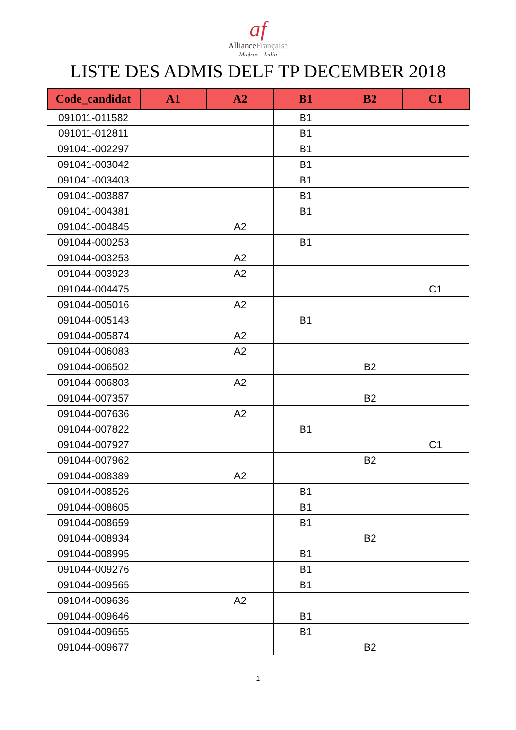af
AllianceFrançaise
Madras - India
LISTE DES ADMIS DELF TP DECEMBER 2018
| Code_candidat | A1 | A2 | B1 | B2 | C1 |
| --- | --- | --- | --- | --- | --- |
| 091011-011582 | | | B1 | | |
| 091011-012811 | | | B1 | | |
| 091041-002297 | | | B1 | | |
| 091041-003042 | | | B1 | | |
| 091041-003403 | | | B1 | | |
| 091041-003887 | | | B1 | | |
| 091041-004381 | | | B1 | | |
| 091041-004845 | | A2 | | | |
| 091044-000253 | | | B1 | | |
| 091044-003253 | | A2 | | | |
| 091044-003923 | | A2 | | | |
| 091044-004475 | | | | | C1 |
| 091044-005016 | | A2 | | | |
| 091044-005143 | | | B1 | | |
| 091044-005874 | | A2 | | | |
| 091044-006083 | | A2 | | | |
| 091044-006502 | | | | B2 | |
| 091044-006803 | | A2 | | | |
| 091044-007357 | | | | B2 | |
| 091044-007636 | | A2 | | | |
| 091044-007822 | | | B1 | | |
| 091044-007927 | | | | | C1 |
| 091044-007962 | | | | B2 | |
| 091044-008389 | | A2 | | | |
| 091044-008526 | | | B1 | | |
| 091044-008605 | | | B1 | | |
| 091044-008659 | | | B1 | | |
| 091044-008934 | | | | B2 | |
| 091044-008995 | | | B1 | | |
| 091044-009276 | | | B1 | | |
| 091044-009565 | | | B1 | | |
| 091044-009636 | | A2 | | | |
| 091044-009646 | | | B1 | | |
| 091044-009655 | | | B1 | | |
| 091044-009677 | | | | B2 | |
1